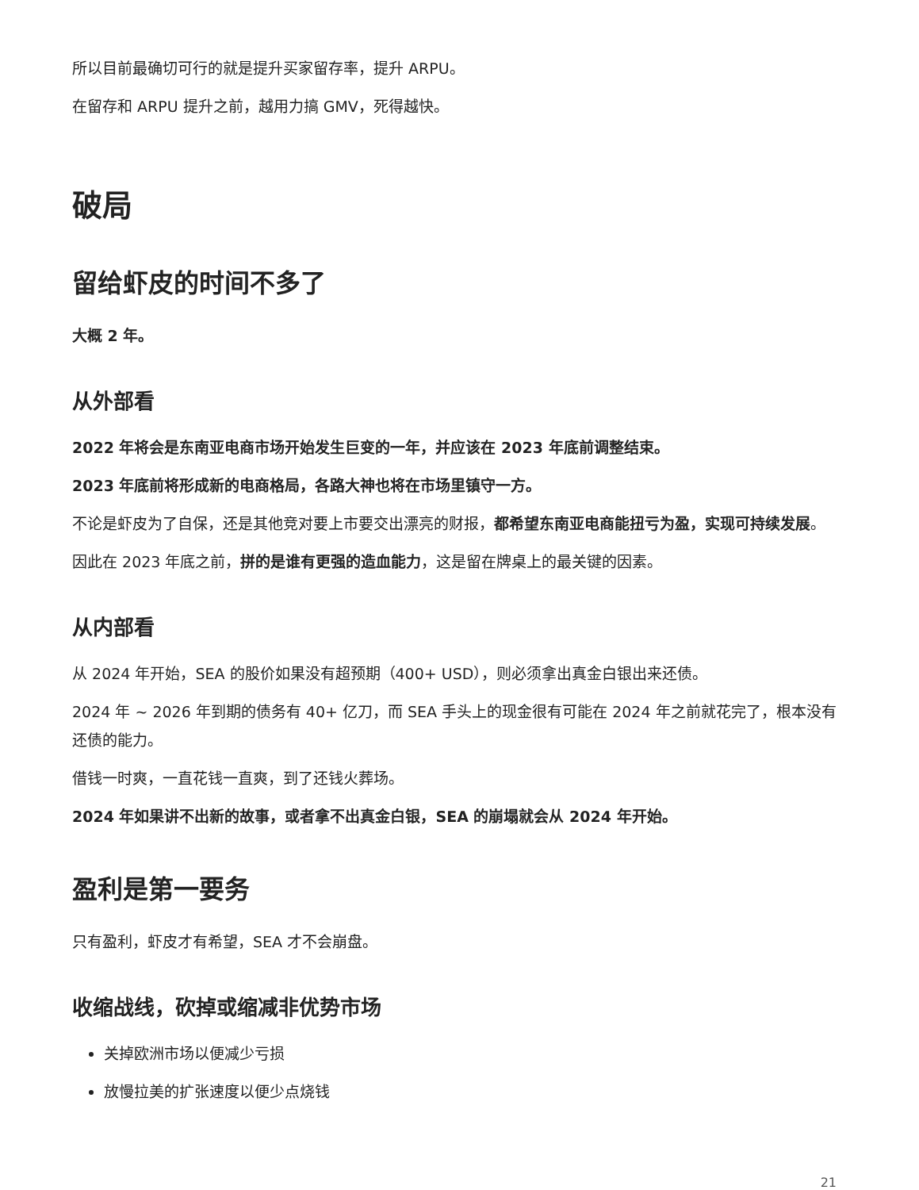所以目前最确切可行的就是提升买家留存率，提升 ARPU。
在留存和 ARPU 提升之前，越用力搞 GMV，死得越快。
破局
留给虾皮的时间不多了
大概 2 年。
从外部看
2022 年将会是东南亚电商市场开始发生巨变的一年，并应该在 2023 年底前调整结束。
2023 年底前将形成新的电商格局，各路大神也将在市场里镇守一方。
不论是虾皮为了自保，还是其他竞对要上市要交出漂亮的财报，都希望东南亚电商能扭亏为盈，实现可持续发展。
因此在 2023 年底之前，拼的是谁有更强的造血能力，这是留在牌桌上的最关键的因素。
从内部看
从 2024 年开始，SEA 的股价如果没有超预期（400+ USD），则必须拿出真金白银出来还债。
2024 年 ~ 2026 年到期的债务有 40+ 亿刀，而 SEA 手头上的现金很有可能在 2024 年之前就花完了，根本没有还债的能力。
借钱一时爽，一直花钱一直爽，到了还钱火葬场。
2024 年如果讲不出新的故事，或者拿不出真金白银，SEA 的崩塌就会从 2024 年开始。
盈利是第一要务
只有盈利，虾皮才有希望，SEA 才不会崩盘。
收缩战线，砍掉或缩减非优势市场
关掉欧洲市场以便减少亏损
放慢拉美的扩张速度以便少点烧钱
21